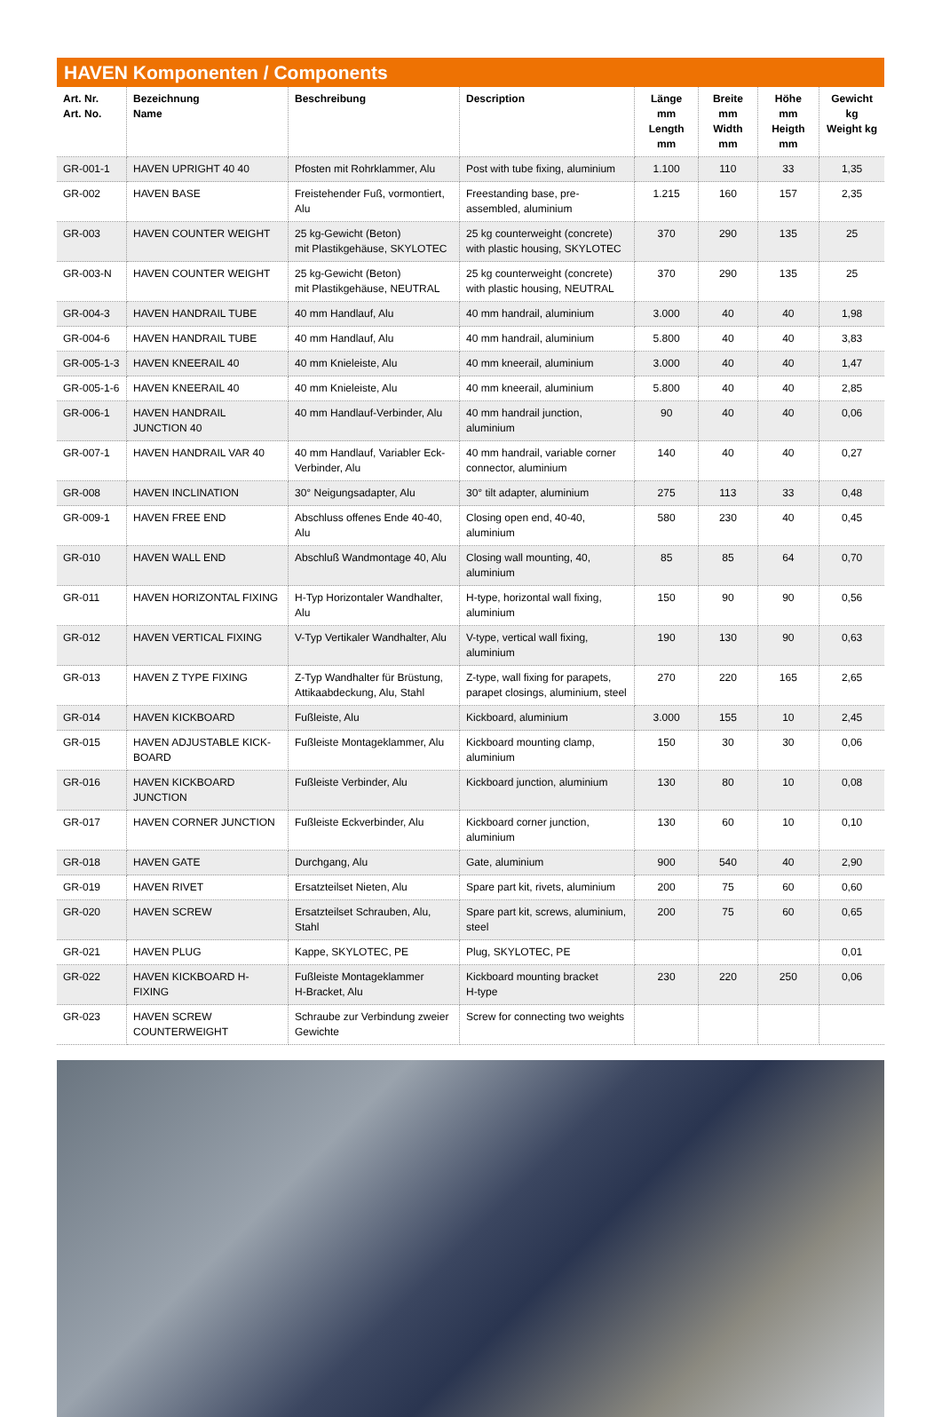HAVEN Komponenten / Components
| Art. Nr. Art. No. | Bezeichnung Name | Beschreibung | Description | Länge mm Length mm | Breite mm Width mm | Höhe mm Heigth mm | Gewicht kg Weight kg |
| --- | --- | --- | --- | --- | --- | --- | --- |
| GR-001-1 | HAVEN UPRIGHT 40 40 | Pfosten mit Rohrklammer, Alu | Post with tube fixing, aluminium | 1.100 | 110 | 33 | 1,35 |
| GR-002 | HAVEN BASE | Freistehender Fuß, vormontiert, Alu | Freestanding base, pre-assembled, aluminium | 1.215 | 160 | 157 | 2,35 |
| GR-003 | HAVEN COUNTER WEIGHT | 25 kg-Gewicht (Beton) mit Plastikgehäuse, SKYLOTEC | 25 kg counterweight (concrete) with plastic housing, SKYLOTEC | 370 | 290 | 135 | 25 |
| GR-003-N | HAVEN COUNTER WEIGHT | 25 kg-Gewicht (Beton) mit Plastikgehäuse, NEUTRAL | 25 kg counterweight (concrete) with plastic housing, NEUTRAL | 370 | 290 | 135 | 25 |
| GR-004-3 | HAVEN HANDRAIL TUBE | 40 mm Handlauf, Alu | 40 mm handrail, aluminium | 3.000 | 40 | 40 | 1,98 |
| GR-004-6 | HAVEN HANDRAIL TUBE | 40 mm Handlauf, Alu | 40 mm handrail, aluminium | 5.800 | 40 | 40 | 3,83 |
| GR-005-1-3 | HAVEN KNEERAIL 40 | 40 mm Knieleiste, Alu | 40 mm kneerail, aluminium | 3.000 | 40 | 40 | 1,47 |
| GR-005-1-6 | HAVEN KNEERAIL 40 | 40 mm Knieleiste, Alu | 40 mm kneerail, aluminium | 5.800 | 40 | 40 | 2,85 |
| GR-006-1 | HAVEN HANDRAIL JUNCTION 40 | 40 mm Handlauf-Verbinder, Alu | 40 mm handrail junction, aluminium | 90 | 40 | 40 | 0,06 |
| GR-007-1 | HAVEN HANDRAIL VAR 40 | 40 mm Handlauf, Variabler Eck-Verbinder, Alu | 40 mm handrail, variable corner connector, aluminium | 140 | 40 | 40 | 0,27 |
| GR-008 | HAVEN INCLINATION | 30° Neigungsadapter, Alu | 30° tilt adapter, aluminium | 275 | 113 | 33 | 0,48 |
| GR-009-1 | HAVEN FREE END | Abschluss offenes Ende 40-40, Alu | Closing open end, 40-40, aluminium | 580 | 230 | 40 | 0,45 |
| GR-010 | HAVEN WALL END | Abschluß Wandmontage 40, Alu | Closing wall mounting, 40, aluminium | 85 | 85 | 64 | 0,70 |
| GR-011 | HAVEN HORIZONTAL FIXING | H-Typ Horizontaler Wandhalter, Alu | H-type, horizontal wall fixing, aluminium | 150 | 90 | 90 | 0,56 |
| GR-012 | HAVEN VERTICAL FIXING | V-Typ Vertikaler Wandhalter, Alu | V-type, vertical wall fixing, aluminium | 190 | 130 | 90 | 0,63 |
| GR-013 | HAVEN Z TYPE FIXING | Z-Typ Wandhalter für Brüstung, Attikaabdeckung, Alu, Stahl | Z-type, wall fixing for parapets, parapet closings, aluminium, steel | 270 | 220 | 165 | 2,65 |
| GR-014 | HAVEN KICKBOARD | Fußleiste, Alu | Kickboard, aluminium | 3.000 | 155 | 10 | 2,45 |
| GR-015 | HAVEN ADJUSTABLE KICK-BOARD | Fußleiste Montageklammer, Alu | Kickboard mounting clamp, aluminium | 150 | 30 | 30 | 0,06 |
| GR-016 | HAVEN KICKBOARD JUNCTION | Fußleiste Verbinder, Alu | Kickboard junction, aluminium | 130 | 80 | 10 | 0,08 |
| GR-017 | HAVEN CORNER JUNCTION | Fußleiste Eckverbinder, Alu | Kickboard corner junction, aluminium | 130 | 60 | 10 | 0,10 |
| GR-018 | HAVEN GATE | Durchgang, Alu | Gate, aluminium | 900 | 540 | 40 | 2,90 |
| GR-019 | HAVEN RIVET | Ersatzteilset Nieten, Alu | Spare part kit, rivets, aluminium | 200 | 75 | 60 | 0,60 |
| GR-020 | HAVEN SCREW | Ersatzteilset Schrauben, Alu, Stahl | Spare part kit, screws, aluminium, steel | 200 | 75 | 60 | 0,65 |
| GR-021 | HAVEN PLUG | Kappe, SKYLOTEC, PE | Plug, SKYLOTEC, PE | | | | 0,01 |
| GR-022 | HAVEN KICKBOARD H-FIXING | Fußleiste Montageklammer H-Bracket, Alu | Kickboard mounting bracket H-type | 230 | 220 | 250 | 0,06 |
| GR-023 | HAVEN SCREW COUNTERWEIGHT | Schraube zur Verbindung zweier Gewichte | Screw for connecting two weights | | | | |